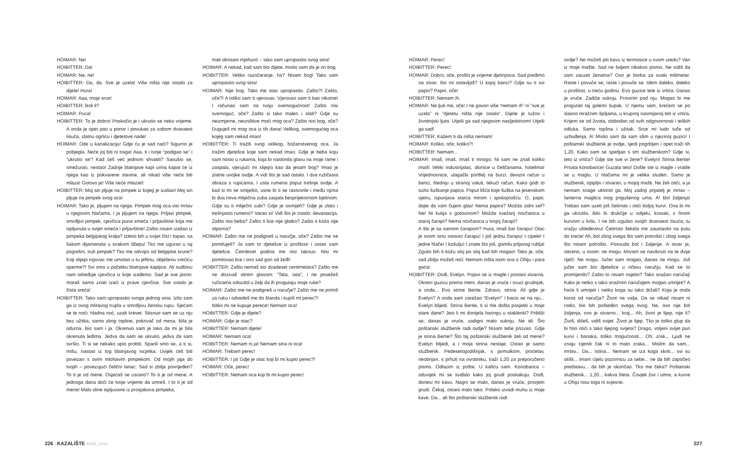HOIMAR: Ne!
HOIBITTER: Da!
HOIMAR: Ne, ne!
HOIBITTER: Da, da. Sve je uzela! Više ništa nije ostalo za dijete! Hura!
HOIMAR: Aaa, moje srce!
HOIBITTER: Boli li?
HOIMAR: Puca!
HOIBITTER: To je dobro! Poskočio je i ukrutio se neko vrijeme. A onda je opet pao u ponor i povukao za sobom dvanaest tisuća, zlatnu ogrlicu i djetetove nade!
HOIMAR: Ode u kanalizaciju! Gdje ću je sad naći? Sigurno je pobjegla. Neće joj biti ni traga! Aaa, ti i tvoje “podigao se” i “ukrutio se”! Kad ćeš već jednom shvatiti? Sasušio se, smežurao, nestao! Zadnje blatnjave kapi urina kapat će iz njega kao iz pokvarene slavine, ali nikad više neće biti mlaza! Gotovo je! Više neće mlazati!
HOIBITTER: Moj sin pljuje na pimpek iz kojeg je izašao! Moj sin pljuje na pimpek svog oca!
HOIMAR: Tako je, pljujem na njega. Pimpek mog oca visi mrtav u njegovim hlačama. I ja pljujem na njega. Prljavi pimpek, smrdljivi pimpek, cjevčica puna smeća i prljavštine koja me ispljunula u svijet smeća i prljavštine! Zašto nisam izašao iz pimpeka belgijskog kralja? Izletio bih u svijet čist i topao, sa šakom dijamanata u svakom džepu! Tko me ugurao u taj pogrešni, truli pimpek? Tko me odvojio od belgijske krune? Koji slijepi trgovac me umotao u tu jeftinu, obješenu vrećicu sperme?! Svi smo u početku blatnjave kapljice. Ali sudbinu nam određuje cjevčica iz koje izađemo. Sad je sve jasno: moraš samo znati izaći iz prave cjevčice. Sve ostalo je čista sreća!
HOIBITTER: Tako sam upropastio svoga jednog sina. Izlio sam ga iz ovog mlitavog trupla u smrdljivu žensku rupu. Sjećam se te noći: hladna noć, uzak krevet. Stisnuo sam se uz nju bez užitka, samo zbog topline, pokrivač od mesa. Bila je odurna. Bio sam i ja. Okrenuo sam je tako da mi je bila okrenuta leđima. Jedva da sam se ukrutio, jedva da sam svršio. Ti si se nekako upio probiti. Sparili smo se, a ti si, mišu, nastao iz tog blatnjavog iscjetka. Uvijek ćeš biti povezan s ovim mlohavim pimpekom. Od mojih jaja do tvojih – povezujući čelični lanac. Sad si zbilja povrijeđen? To ti je od mene. Osjećaš se usrano? To ti je od mene. A jednoga dana doći će tvoje vrijeme da umreš. I to ti je od mene! Malo sline ispljuvane iz prosjakova pimpeka,
mali obrisani mjehurić – tako sam upropastio svog sina!
HOIMAR: A nekad, kad sam bio dijete, mislio sam da je on bog.
HOIBITTER: Veliko razočaranje, ha? Nisam bog! Tako sam upropastio svog sina!
HOIMAR: Nije bog. Tako me otac upropastio. Zašto?! Zašto, oče?! A toliko sam ti vjerovao. Vjerovao sam ti kao nikome! I računao sam na tvoju svemogućnost! Zašto nisi svemoguć, oče? Zašto si tako malen i slab? Gdje su neizmjerne, neuništive moći mog oca? Zašto nisi bog, oče? Duguješ mi mog oca iz tih dana! Velikog, svemogućeg oca kojeg sam nekad imao!
HOIBITTER: Ti tražiš svog velikog, božanstvenog oca. Ja tražim djetešce koje sam nekad imao. Gdje je beba koju sam nosio u rukama, koja bi naslonila glavu na moje rame i zaspala, vjerujući mi slijepo kao da jesam bog? Imao je zlatne uvojke ovdje. A vidi što je sad ostalo. I dva ružičasta obraza s rupicama. I usta rumena poput trešnje ovdje. A kad si mi se smiješio, usne bi ti se rastvorile i među njima bi dva nova mliječna zuba zasjala besprijekornom bjelinom. Gdje su ti mliječni zubi? Gdje je osmijeh? Gdje je zlato i trešnjasto rumeno? Varao si! Vidi što je ostalo: devastacija. Zašto nisi beba? Zašto ti lice nije glatko? Zašto ti koža nije otporna?
HOIMAR: Zašto me ne podigneš u naručje, oče? Zašto me ne pomiluješ? Ja sam to djetešce iz prošlosti i ostao sam djetešce. Četrdeset godina me nisi taknuo. Nisi mi pomilovao lice i ono sad gori od žeđi!
HOIBITTER: Zašto nemaš sto dvadeset centimetara? Zašto me ne dozivaš sitnim glasom: “Tata, tata”, i ne posežeš ručicama odozdol u želji da ih progutaju moje ruke?
HOIMAR: Zašto me ne podigneš u naručje? Zašto me ne primiš za ruku i odvedeš me do štanda i kupiš mi perec?!
Nitko mi ne kupuje perece! Nemam oca!
HOIBITTER: Gdje je dijete?
HOIMAR: Gdje je otac?
HOIBITTER: Nemam dijete!
HOIMAR: Nemam oca!
HOIBITTER: Nemam ni ja! Nemam sina ni oca!
HOIMAR: Trebam perec!
HOIBITTER: I ja! Gdje je otac koji bi mi kupio perec?!
HOIMAR: Oče, perec!
HOIBITTER: Nemam oca koji bi mi kupio perec!
226 | KAZALIŠTE 41|42_2010
HOIMAR: Perec!
HOIBITTER: Perec!
HOIMAR: Dobro, oče, prošlo je vrijeme djetinjstva. Sad pređimo na stvar: što mi ostavljaš? U kojoj banci? Gdje su ti svi papiri? Papiri, oče!
HOIBITTER: Nemam ih.
HOIMAR: Ne ljuti me, oče! I ne govori više “nemam ih” ni “sve je uzela” ni “djetetu ništa nije ostalo”. Dijete je tužno i životinjski ljuto. Utješi ga sad njegovim nasljedstvom! Utješi ga sad!
HOIBITTER: Kažem ti da ništa nemam!
HOIMAR: Koliko, oče, koliko?!
HOIBITTER: Nemam...
HOIMAR: Imaš, imaš. Imaš ti mnogo. Ni sam ne znaš koliko imaš! Veliki industrijalac, dionice u čeličanama, hotelima! Vrijednosnice, ulagački portfelj na burzi, devizni račun u banci, štednju u stranoj valuti, tekući račun. Kako godi to suho šuškanje papira. Poput lišća koje šuška na jesenskom vjetru, ispunjava starca mirom i spokojnošću. O, papir, dajte da vam čujem glas! Nema papira? Možda zidni sef? Ne! Ni kutija s gotovinom? Možda svežanj novčanica u staroj čarapi? Nema novčanica u tvojoj čarapi?
A što je sa samom čarapom? Hura, imaš bar čarapu! Otac je svom sinu ostavio čarapu! I još jednu čarapu! I cipele! I jedne hlače! I košulju! I znate što još, gomilu prljavog rublja! Zgulio bih ti kožu sloj po sloj kad bih mogao! Tako je, oče, sad zbilja možeš reći: Nemam ništa osim sna o Ohiju i para gaća!
HOIBITTER: Dođi, Evelyn. Pojavi se iz magle i postani stvarna. Okreni guzicu prema meni, danas je vruće i svuci grudnjak, a onda... Evo strine Bertie. Zdravo, strina. Ali gdje je Evelyn? A onda sam zarežao “Evelyn!” i bacio se na nju... Evelyn blijedi. Strina Bertie, ti si me došla posjetiti u moje stare dane? Jesi li mi donijela haringu u staklenki? Približi se, danas je vruće, zadigni malo suknju. Ne idi. Što poštanski službenik radi ovdje? Nisam tebe prizvao. Gdje je strina Bertie? Što taj poštanski službenik želi od mene? Evelyn blijedi, a i moja strina nestaje. Ostao je samo službenik. Pedesetogodišnjak, s jarmulkom, proćelav, neobrijan, s prhuti na ovratniku, traži 1,20 za preporučeno pismo. Odlazim iz pošte. U kafiću sam. Konobarica – oduvijek mi se sviđalo kako joj grudi poskakuju. Dođi, donesi mi kavu. Nagni se malo, danas je vruće, provjetri grudi. Čekaj, ostani malo tako. Polako izvadi muhu iz moje kave. Da... ali što poštanski službenik radi
ovdje? Ne možeš piti kavu iz termosice u svom uredu? Van iz moje mašte. Sad ne šaljem nikakvo pismo. Ne vidiš da sam zauzet ženama? Ovo je borba za svaki milimetar. Raste i povuče se, raste i povuče se. Idem daleko, daleko u prošlost, u treću godinu. Evo guzice tete iz vrtića. Danas je vruće. Zadiže suknju. Provirim pod nju. Mogao bi me progutati taj golemi šupak. U njemu sam, krećem se po slasno mračnim špiljama, u krupnoj nasmijanoj teti iz vrtića. Krijem se od života, slobodan od svih odgovornosti i teških odluka. Samo toplina i užitak. Srce mi ludo tuče od uzbuđenja. A! Mislio sam da sam sâm u njezinoj guzici! I poštanski službenik je ovdje, sjedi pogrbljen i opet traži tih 1,20. Kako sam se spetljao s tim službenikom? Gdje si, teto iz vrtića? Gdje ste sve vi žene? Evelyn! Strina Bertie! Prsata konobarice! Guzata teto! Došle ste iz magle i vratile se u maglu. U hlačama mi je velika studen. Samo je službenik, opipljiv i stvaran, u mojoj mašti. Ne želi otići, a ja nemam snage ukloniti ga. Moj zadnji prijatelj je mrtav – lanterna maglica mog prigušenog uma. A! Bol žaljenja! Trebao sam uzeti još četiristo i otići boljoj kurvi. Ona bi mi ga ukrutila. Bilo bi drukčije u odijelu, kravati, s finom kurvom u krilu. I ne bih izgubio svojih dvanaest tisuća, tu vražju ušteđevinu! Četiristo šekela me zaustavilo na putu do sreće! Ah, bol zbog svega što sam potrošio i zbog svega što nisam potrošio. Posvuda bol i žaljenje. A stvar je, iskreno, u ovom: ne mogu. Moram se naviknuti na te dvije riječi: Ne mogu. Jučer sam mogao, danas ne mogu. Još jučer sam bio djetešce u očevu naručju. Kad se to promijenilo? Zašto to nisam osjetio? Tako snažan naručaj! Kako je netko s tako snažnim naručajem mogao umrijeti? A hoće li umrijeti i netko koga su tako držali? Koja je onda korist od naručja? Život ne valja. Da se nikad nisam ni rodio, bio bih pošteđen svega ovog. Ne, ovo nije bol žaljenja, ovo je stvarno... kraj... Ah, život je lijep, nije li? Živiš, dišeš, vidiš svijet. Život je lijep. Tko je toliko glup da bi htio otići s tako lijepog svijeta? Drago, voljeni svijet pun kurvi i banaka, toliko mogućnosti... Oh, zrak... Ljudi ne znaju cijeniti čak ni to malo zraka... Mislim da sam... mrtav... Da... Istina... Nemam se iza koga skriti... svi su otišli... imam cijelu pozornicu za sebe... ne da bih započeo predstavu... da bih je okončao. Tko me čeka? Poštanski službenik... 1,20... kakva šteta. Čovjek živi i umre, a kurve u Ohiju nisu toga ni svjesne.
227